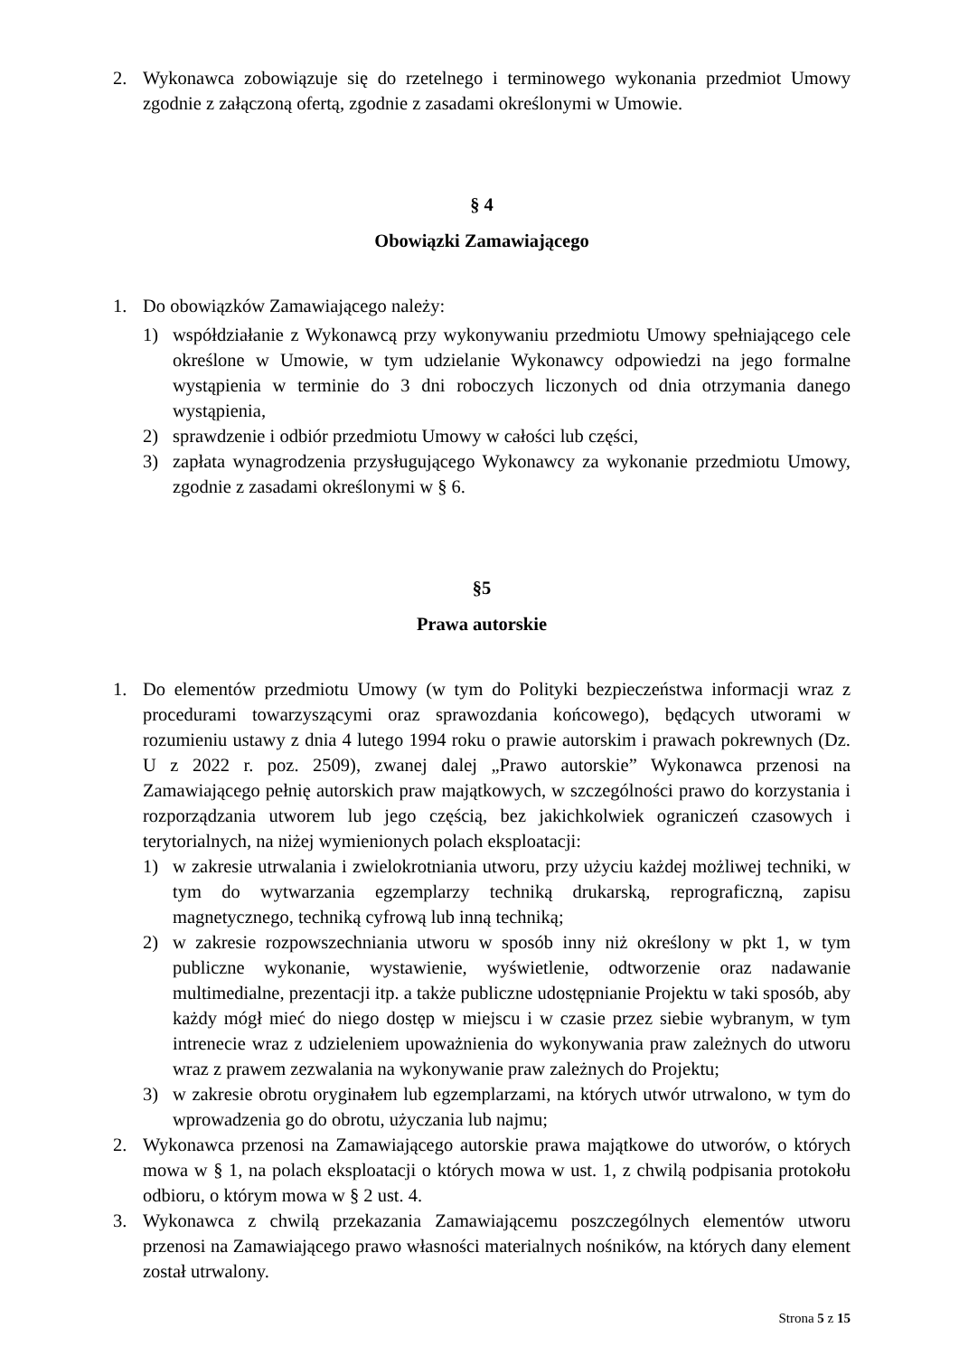2. Wykonawca zobowiązuje się do rzetelnego i terminowego wykonania przedmiot Umowy zgodnie z załączoną ofertą, zgodnie z zasadami określonymi w Umowie.
§ 4
Obowiązki Zamawiającego
1. Do obowiązków Zamawiającego należy:
1) współdziałanie z Wykonawcą przy wykonywaniu przedmiotu Umowy spełniającego cele określone w Umowie, w tym udzielanie Wykonawcy odpowiedzi na jego formalne wystąpienia w terminie do 3 dni roboczych liczonych od dnia otrzymania danego wystąpienia,
2) sprawdzenie i odbiór przedmiotu Umowy w całości lub części,
3) zapłata wynagrodzenia przysługującego Wykonawcy za wykonanie przedmiotu Umowy, zgodnie z zasadami określonymi w § 6.
§5
Prawa autorskie
1. Do elementów przedmiotu Umowy (w tym do Polityki bezpieczeństwa informacji wraz z procedurami towarzyszącymi oraz sprawozdania końcowego), będących utworami w rozumieniu ustawy z dnia 4 lutego 1994 roku o prawie autorskim i prawach pokrewnych (Dz. U z 2022 r. poz. 2509), zwanej dalej „Prawo autorskie” Wykonawca przenosi na Zamawiającego pełnię autorskich praw majątkowych, w szczególności prawo do korzystania i rozporządzania utworem lub jego częścią, bez jakichkolwiek ograniczeń czasowych i terytorialnych, na niżej wymienionych polach eksploatacji:
1) w zakresie utrwalania i zwielokrotniania utworu, przy użyciu każdej możliwej techniki, w tym do wytwarzania egzemplarzy techniką drukarską, reprograficzną, zapisu magnetycznego, techniką cyfrową lub inną techniką;
2) w zakresie rozpowszechniania utworu w sposób inny niż określony w pkt 1, w tym publiczne wykonanie, wystawienie, wyświetlenie, odtworzenie oraz nadawanie multimedialne, prezentacji itp. a także publiczne udostępnianie Projektu w taki sposób, aby każdy mógł mieć do niego dostęp w miejscu i w czasie przez siebie wybranym, w tym intrenecie wraz z udzieleniem upoważnienia do wykonywania praw zależnych do utworu wraz z prawem zezwalania na wykonywanie praw zależnych do Projektu;
3) w zakresie obrotu oryginałem lub egzemplarzami, na których utwór utrwalono, w tym do wprowadzenia go do obrotu, użyczania lub najmu;
2. Wykonawca przenosi na Zamawiającego autorskie prawa majątkowe do utworów, o których mowa w § 1, na polach eksploatacji o których mowa w ust. 1, z chwilą podpisania protokołu odbioru, o którym mowa w § 2 ust. 4.
3. Wykonawca z chwilą przekazania Zamawiającemu poszczególnych elementów utworu przenosi na Zamawiającego prawo własności materialnych nośników, na których dany element został utrwalony.
Strona 5 z 15